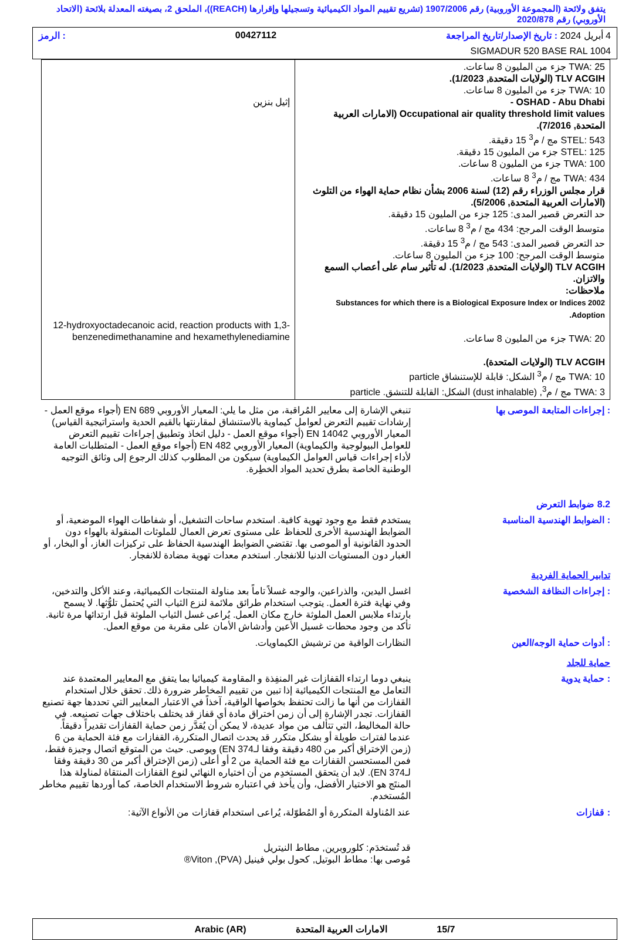يتفق ولائحة (المجموعة الأوروبية) رقم 1907/2006 (تشريع تقييم المواد الكيميائية وتسجيلها وإقرارها (REACH))، الملحق 2، بصيغته المعدلة بلائحة (الاتحاد الأوروبي) رقم 2020/878
4 أبريل 2024 : تاريخ الإصدار/تاريخ المراجعة 00427112: الرمز
SIGMADUR 520 BASE RAL 1004
| TWA: 25 جزء من المليون 8 ساعات. TLV ACGIH (الولايات المتحدة, 1/2023). TWA: 10 جزء من المليون 8 ساعات. OSHAD - Abu Dhabi - Occupational air quality threshold limit values (الامارات العربية المتحدة, 7/2016). STEL: 543 مج / م<sup>3</sup> 15 دقيقة. STEL: 125 جزء من المليون 15 دقيقة. TWA: 100 جزء من المليون 8 ساعات. TWA: 434 مج / م<sup>3</sup> 8 ساعات. قرار مجلس الوزراء رقم (12) لسنة 2006 بشأن نظام حماية الهواء من التلوث (الامارات العربية المتحدة, 5/2006). حد التعرض قصير المدى: 125 جزء من المليون 15 دقيقة. متوسط الوقت المرجح: 434 مج / م<sup>3</sup> 8 ساعات. حد التعرض قصير المدى: 543 مج / م<sup>3</sup> 15 دقيقة. متوسط الوقت المرجح: 100 جزء من المليون 8 ساعات. TLV ACGIH (الولايات المتحدة, 1/2023). له تأثير سام على أعصاب السمع والاتزان. ملاحظات: Substances for which there is a Biological Exposure Index or Indices 2002 Adoption. TWA: 20 جزء من المليون 8 ساعات. TLV ACGIH (الولايات المتحدة). TWA: 10 مج / م<sup>3</sup> الشكل: قابلة للإستنشاق particle TWA: 3 مج / م<sup>3</sup>, (dust inhalable) الشكل: القابلة للتنشق. particle | إثيل بنزين 12-hydroxyoctadecanoic acid, reaction products with 1,3-benzenedimethanamine and hexamethylenediamine |
: إجراءات المتابعة الموصى بها تنبغي الإشارة إلى معايير المُراقبة، من مثل ما يلي: المعيار الأوروبي EN 689 (أجواء موقع العمل - إرشادات تقييم التعرض لعوامل كيماوية بالاستنشاق لمقارنتها بالقيم الحدية واستراتيجية القياس) المعيار الأوروبي EN 14042 (أجواء موقع العمل - دليل اتخاذ وتطبيق إجراءات تقييم التعرض للعوامل البيولوجية والكيماوية) المعيار الأوروبي EN 482 (أجواء موقع العمل - المتطلبات العامة لأداء إجراءات قياس العوامل الكيماوية) سيكون من المطلوب كذلك الرجوع إلى وثائق التوجيه الوطنية الخاصة بطرق تحديد المواد الخطِرة.
8.2 ضوابط التعرض
: الضوابط الهندسية المناسبة يستخدم فقط مع وجود تهوية كافية. استخدم ساحات التشغيل، أو شفاطات الهواء الموضعية، أو الضوابط الهندسية الأخرى للحفاظ على مستوى تعرض العمال للملوثات المنقولة بالهواء دون الحدود القانونية أو الموصى بها. تقتضي الضوابط الهندسية الحفاظ على تركيزات الغاز، أو البخار، أو الغبار دون المستويات الدنيا للانفجار. استخدم معدات تهوية مضادة للانفجار.
تدابير الحماية الفردية
: إجراءات النظافة الشخصية اغسل اليدين، والذراعين، والوجه غسلاً تاماً بعد مناولة المنتجات الكيميائية، وعند الأكل والتدخين، وفي نهاية فترة العمل. يتوجب استخدام طرائق ملائمة لنزع الثياب التي يُحتمل تلوُّثها. لا يسمح بارتداء ملابس العمل الملوثة خارج مكان العمل. يُراعى غسل الثياب الملوثة قبل ارتدائها مرة ثانية. تأكد من وجود محطات غسيل الأعين وأدشاش الأمان على مقربة من موقع العمل.
: أدوات حماية الوجه/العين النظارات الواقية من ترشيش الكيماويات.
حماية للجلد
: حماية يدوية ينبغي دوما ارتداء القفازات غير المنفِذة و المقاومة كيميائيا بما يتفق مع المعايير المعتمدة عند التعامل مع المنتجات الكيميائية إذا تبين من تقييم المخاطر ضرورة ذلك. تحقق خلال استخدام القفازات من أنها ما زالت تحتفظ بخواصها الواقية، آخذاً في الاعتبار المعايير التي تحددها جهة تصنيع القفازات. تجدر الإشارة إلى أن زمن اختراق مادة أي قفاز قد يختلف باختلاف جهات تصنيعه. في حالة المخاليط، التي تتألف من مواد عديدة، لا يمكن أن يُقدَّر زمن حماية القفازات تقديراً دقيقاً. عندما لفترات طويلة أو بشكل متكرر قد يحدث اتصال المتكررة، القفازات مع فئة الحماية من 6 (زمن الإختراق أكبر من 480 دقيقة وفقا لـEN 374) ويوصى. حيث من المتوقع اتصال وجيزة فقط، فمن المستحسن القفازات مع فئة الحماية من 2 أو أعلى (زمن الإختراق أكبر من 30 دقيقة وفقا لـEN 374). لابد أن يتحقق المستخدِم من أن اختياره النهائي لنوع القفازات المنتقاة لمناولة هذا المنتَج هو الاختيار الأفضل، وأن يأخذ في اعتباره شروط الاستخدام الخاصة، كما أوردها تقييم مخاطر المُستخدم.
: قفازات عند المُناولة المتكررة أو المُطوّلة، يُراعى استخدام قفازات من الأنواع الآتية:
قد تُستخدَم: كلوروبرين, مطاط النيتريل
مُوصى بها: مطاط البوتيل, كحول بولي فينيل (PVA), Viton®
15/7 الامارات العربية المتحدة Arabic (AR)